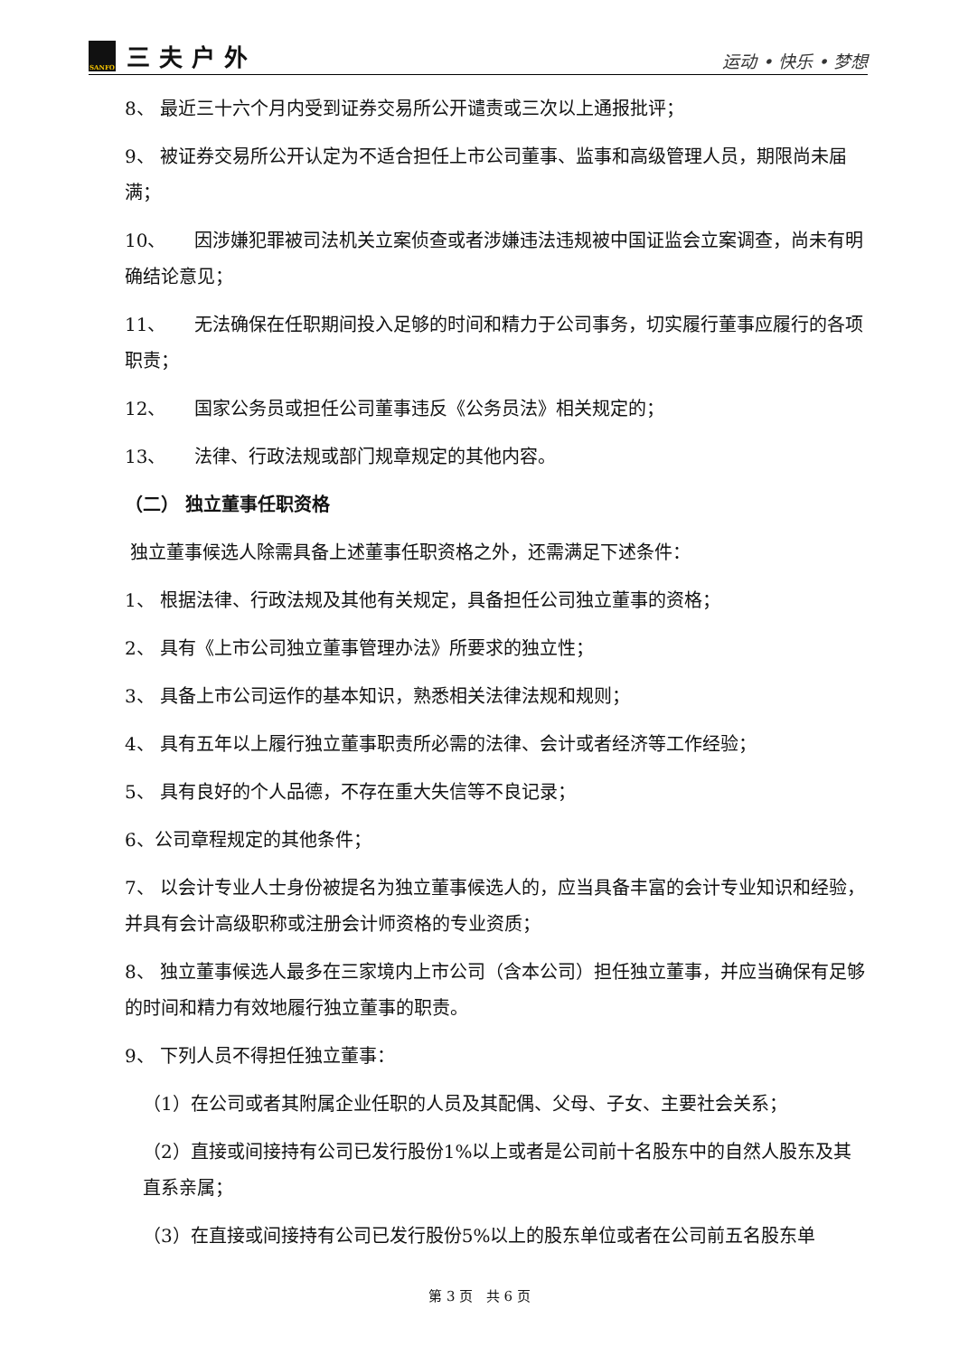SANFO
三夫户外
运动 • 快乐 • 梦想
8、 最近三十六个月内受到证券交易所公开谴责或三次以上通报批评；
9、 被证券交易所公开认定为不适合担任上市公司董事、监事和高级管理人员，期限尚未届满；
10、 因涉嫌犯罪被司法机关立案侦查或者涉嫌违法违规被中国证监会立案调查，尚未有明确结论意见；
11、 无法确保在任职期间投入足够的时间和精力于公司事务，切实履行董事应履行的各项职责；
12、 国家公务员或担任公司董事违反《公务员法》相关规定的；
13、 法律、行政法规或部门规章规定的其他内容。
（二） 独立董事任职资格
独立董事候选人除需具备上述董事任职资格之外，还需满足下述条件：
1、 根据法律、行政法规及其他有关规定，具备担任公司独立董事的资格；
2、 具有《上市公司独立董事管理办法》所要求的独立性；
3、 具备上市公司运作的基本知识，熟悉相关法律法规和规则；
4、 具有五年以上履行独立董事职责所必需的法律、会计或者经济等工作经验；
5、 具有良好的个人品德，不存在重大失信等不良记录；
6、公司章程规定的其他条件；
7、 以会计专业人士身份被提名为独立董事候选人的，应当具备丰富的会计专业知识和经验，并具有会计高级职称或注册会计师资格的专业资质；
8、 独立董事候选人最多在三家境内上市公司（含本公司）担任独立董事，并应当确保有足够的时间和精力有效地履行独立董事的职责。
9、 下列人员不得担任独立董事：
（1）在公司或者其附属企业任职的人员及其配偶、父母、子女、主要社会关系；
（2）直接或间接持有公司已发行股份1%以上或者是公司前十名股东中的自然人股东及其直系亲属；
（3）在直接或间接持有公司已发行股份5%以上的股东单位或者在公司前五名股东单
第 3 页 共 6 页